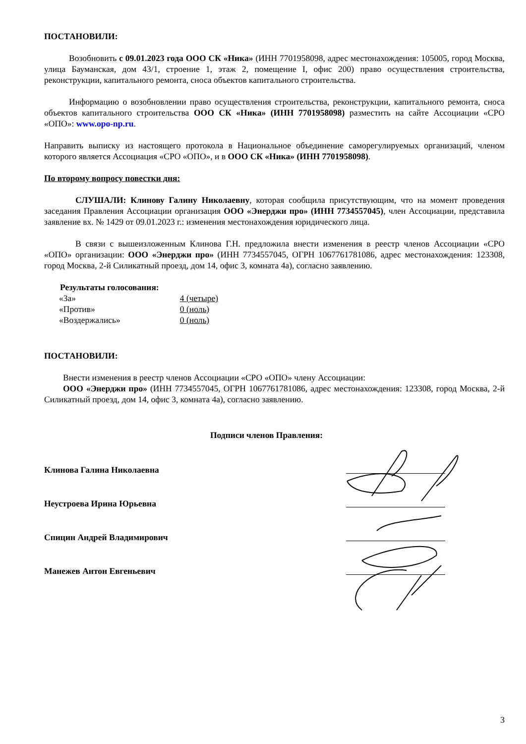ПОСТАНОВИЛИ:
Возобновить с 09.01.2023 года ООО СК «Ника» (ИНН 7701958098, адрес местонахождения: 105005, город Москва, улица Бауманская, дом 43/1, строение 1, этаж 2, помещение I, офис 200) право осуществления строительства, реконструкции, капитального ремонта, сноса объектов капитального строительства.
Информацию о возобновлении право осуществления строительства, реконструкции, капитального ремонта, сноса объектов капитального строительства ООО СК «Ника» (ИНН 7701958098) разместить на сайте Ассоциации «СРО «ОПО»: www.opo-np.ru.
Направить выписку из настоящего протокола в Национальное объединение саморегулируемых организаций, членом которого является Ассоциация «СРО «ОПО», и в ООО СК «Ника» (ИНН 7701958098).
По второму вопросу повестки дня:
СЛУШАЛИ: Клинову Галину Николаевну, которая сообщила присутствующим, что на момент проведения заседания Правления Ассоциации организация ООО «Энерджи про» (ИНН 7734557045), член Ассоциации, представила заявление вх. № 1429 от 09.01.2023 г.: изменения местонахождения юридического лица.
В связи с вышеизложенным Клинова Г.Н. предложила внести изменения в реестр членов Ассоциации «СРО «ОПО» организации: ООО «Энерджи про» (ИНН 7734557045, ОГРН 1067761781086, адрес местонахождения: 123308, город Москва, 2-й Силикатный проезд, дом 14, офис 3, комната 4а), согласно заявлению.
Результаты голосования:
| «За» | 4 (четыре) |
| «Против» | 0 (ноль) |
| «Воздержались» | 0 (ноль) |
ПОСТАНОВИЛИ:
Внести изменения в реестр членов Ассоциации «СРО «ОПО» члену Ассоциации:
ООО «Энерджи про» (ИНН 7734557045, ОГРН 1067761781086, адрес местонахождения: 123308, город Москва, 2-й Силикатный проезд, дом 14, офис 3, комната 4а), согласно заявлению.
Подписи членов Правления:
Клинова Галина Николаевна
Неустроева Ирина Юрьевна
Спицин Андрей Владимирович
Манежев Антон Евгеньевич
3